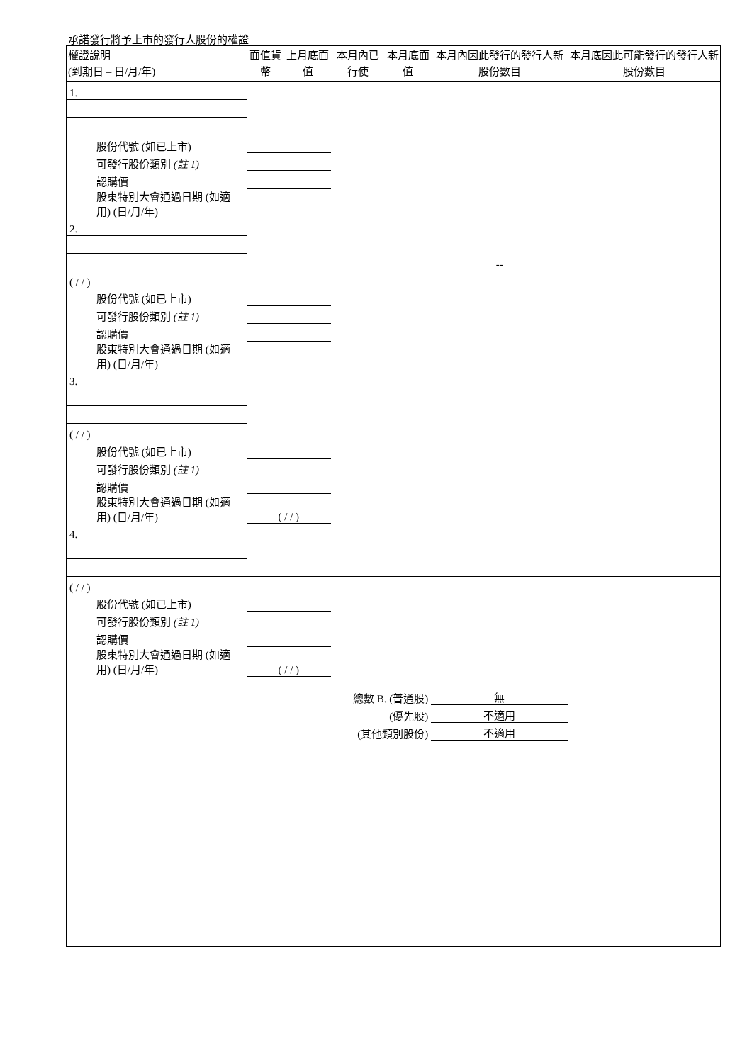承諾發行將予上市的發行人股份的權證
| 權證說明 (到期日 – 日/月/年) | 面值貨幣 | 上月底面值 | 本月內已行使 | 本月底面值 | 本月內因此發行的發行人新股份數目 | 本月底因此可能發行的發行人新股份數目 |
| --- | --- | --- | --- | --- | --- | --- |
| 1. | | | | | | |
| 股份代號 (如已上市) | | | | | | |
| 可發行股份類別 (註 1) | | | | | | |
| 認購價 | | | | | | |
| 股東特別大會通過日期 (如適用) (日/月/年) | | | | | | |
| 2. | | | | | | |
| | | | | | -- | |
| ( / / ) | | | | | | |
| 股份代號 (如已上市) | | | | | | |
| 可發行股份類別 (註 1) | | | | | | |
| 認購價 | | | | | | |
| 股東特別大會通過日期 (如適用) (日/月/年) | | | | | | |
| 3. | | | | | | |
| ( / / ) | | | | | | |
| 股份代號 (如已上市) | | | | | | |
| 可發行股份類別 (註 1) | | | | | | |
| 認購價 | | | | | | |
| 股東特別大會通過日期 (如適用) (日/月/年) | ( / / ) | | | | | |
| 4. | | | | | | |
| ( / / ) | | | | | | |
| 股份代號 (如已上市) | | | | | | |
| 可發行股份類別 (註 1) | | | | | | |
| 認購價 | | | | | | |
| 股東特別大會通過日期 (如適用) (日/月/年) | ( / / ) | | | | | |
| | | | 總數 B. (普通股) | | 無 | |
| (優先股) | | | | | 不適用 | |
| (其他類別股份) | | | | | 不適用 | |